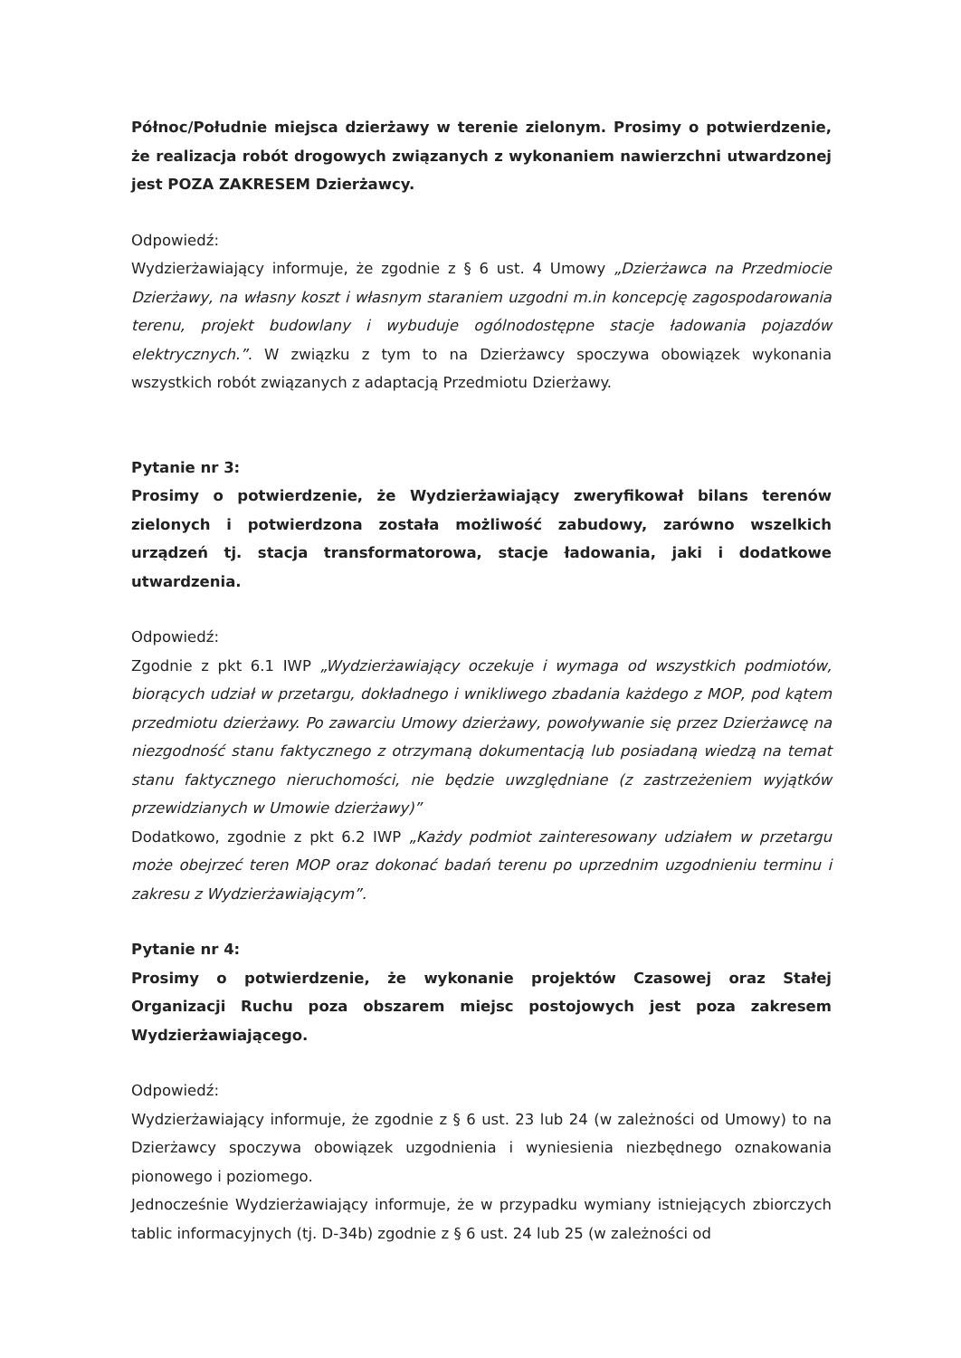Północ/Południe miejsca dzierżawy w terenie zielonym. Prosimy o potwierdzenie, że realizacja robót drogowych związanych z wykonaniem nawierzchni utwardzonej jest POZA ZAKRESEM Dzierżawcy.
Odpowiedź:
Wydzierżawiający informuje, że zgodnie z § 6 ust. 4 Umowy „Dzierżawca na Przedmiocie Dzierżawy, na własny koszt i własnym staraniem uzgodni m.in koncepcję zagospodarowania terenu, projekt budowlany i wybuduje ogólnodostępne stacje ładowania pojazdów elektrycznych.”. W związku z tym to na Dzierżawcy spoczywa obowiązek wykonania wszystkich robót związanych z adaptacją Przedmiotu Dzierżawy.
Pytanie nr 3:
Prosimy o potwierdzenie, że Wydzierżawiający zweryfikował bilans terenów zielonych i potwierdzona została możliwość zabudowy, zarówno wszelkich urządzeń tj. stacja transformatorowa, stacje ładowania, jaki i dodatkowe utwardzenia.
Odpowiedź:
Zgodnie z pkt 6.1 IWP „Wydzierżawiający oczekuje i wymaga od wszystkich podmiotów, biorących udział w przetargu, dokładnego i wnikliwego zbadania każdego z MOP, pod kątem przedmiotu dzierżawy. Po zawarciu Umowy dzierżawy, powoływanie się przez Dzierżawcę na niezgodność stanu faktycznego z otrzymaną dokumentacją lub posiadaną wiedzą na temat stanu faktycznego nieruchomości, nie będzie uwzględniane (z zastrzeżeniem wyjątków przewidzianych w Umowie dzierżawy)”
Dodatkowo, zgodnie z pkt 6.2 IWP „Każdy podmiot zainteresowany udziałem w przetargu może obejrzeć teren MOP oraz dokonać badań terenu po uprzednim uzgodnieniu terminu i zakresu z Wydzierżawiającym”.
Pytanie nr 4:
Prosimy o potwierdzenie, że wykonanie projektów Czasowej oraz Stałej Organizacji Ruchu poza obszarem miejsc postojowych jest poza zakresem Wydzierżawiającego.
Odpowiedź:
Wydzierżawiający informuje, że zgodnie z § 6 ust. 23 lub 24 (w zależności od Umowy) to na Dzierżawcy spoczywa obowiązek uzgodnienia i wyniesienia niezbędnego oznakowania pionowego i poziomego.
Jednocześnie Wydzierżawiający informuje, że w przypadku wymiany istniejących zbiorczych tablic informacyjnych (tj. D-34b) zgodnie z § 6 ust. 24 lub 25 (w zależności od